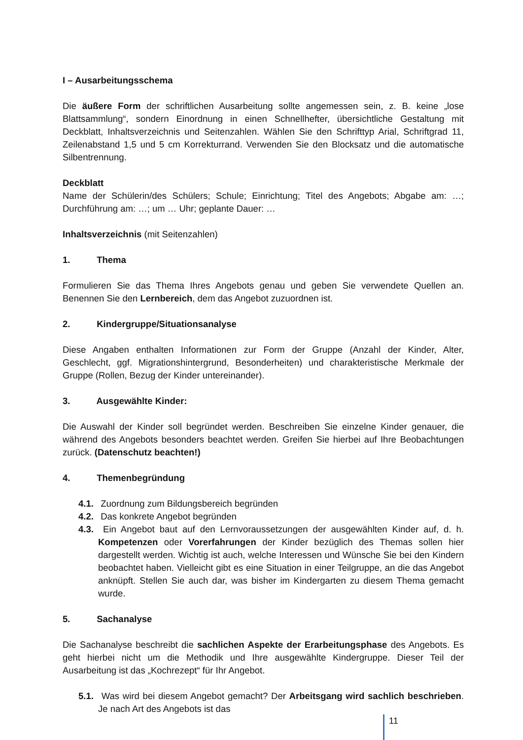I – Ausarbeitungsschema
Die äußere Form der schriftlichen Ausarbeitung sollte angemessen sein, z. B. keine „lose Blattsammlung“, sondern Einordnung in einen Schnellhefter, übersichtliche Gestaltung mit Deckblatt, Inhaltsverzeichnis und Seitenzahlen. Wählen Sie den Schrifttyp Arial, Schriftgrad 11, Zeilenabstand 1,5 und 5 cm Korrekturrand. Verwenden Sie den Blocksatz und die automatische Silbentrennung.
Deckblatt
Name der Schülerin/des Schülers; Schule; Einrichtung; Titel des Angebots; Abgabe am: …; Durchführung am: …; um … Uhr; geplante Dauer: …
Inhaltsverzeichnis (mit Seitenzahlen)
1. Thema
Formulieren Sie das Thema Ihres Angebots genau und geben Sie verwendete Quellen an. Benennen Sie den Lernbereich, dem das Angebot zuzuordnen ist.
2. Kindergruppe/Situationsanalyse
Diese Angaben enthalten Informationen zur Form der Gruppe (Anzahl der Kinder, Alter, Geschlecht, ggf. Migrationshintergrund, Besonderheiten) und charakteristische Merkmale der Gruppe (Rollen, Bezug der Kinder untereinander).
3. Ausgewählte Kinder:
Die Auswahl der Kinder soll begründet werden. Beschreiben Sie einzelne Kinder genauer, die während des Angebots besonders beachtet werden. Greifen Sie hierbei auf Ihre Beobachtungen zurück. (Datenschutz beachten!)
4. Themenbegründung
4.1. Zuordnung zum Bildungsbereich begründen
4.2. Das konkrete Angebot begründen
4.3. Ein Angebot baut auf den Lernvoraussetzungen der ausgewählten Kinder auf, d. h. Kompetenzen oder Vorerfahrungen der Kinder bezüglich des Themas sollen hier dargestellt werden. Wichtig ist auch, welche Interessen und Wünsche Sie bei den Kindern beobachtet haben. Vielleicht gibt es eine Situation in einer Teilgruppe, an die das Angebot anknüpft. Stellen Sie auch dar, was bisher im Kindergarten zu diesem Thema gemacht wurde.
5. Sachanalyse
Die Sachanalyse beschreibt die sachlichen Aspekte der Erarbeitungsphase des Angebots. Es geht hierbei nicht um die Methodik und Ihre ausgewählte Kindergruppe. Dieser Teil der Ausarbeitung ist das „Kochrezept“ für Ihr Angebot.
5.1. Was wird bei diesem Angebot gemacht? Der Arbeitsgang wird sachlich beschrieben. Je nach Art des Angebots ist das
11